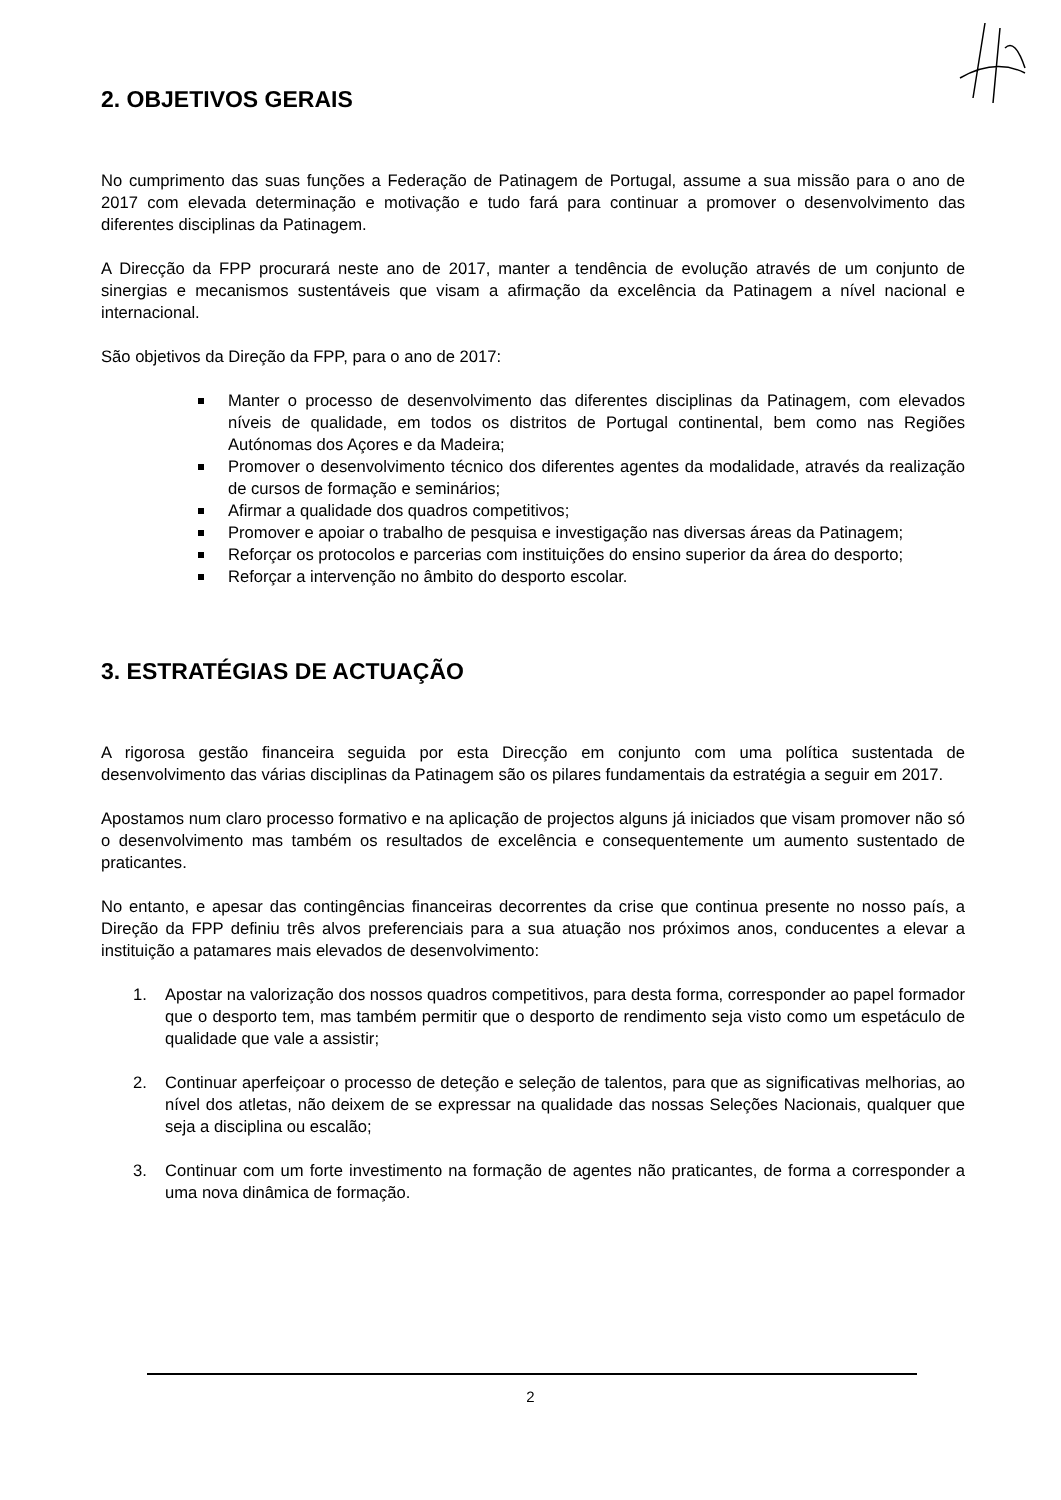2. OBJETIVOS GERAIS
No cumprimento das suas funções a Federação de Patinagem de Portugal, assume a sua missão para o ano de 2017 com elevada determinação e motivação e tudo fará para continuar a promover o desenvolvimento das diferentes disciplinas da Patinagem.
A Direcção da FPP procurará neste ano de 2017, manter a tendência de evolução através de um conjunto de sinergias e mecanismos sustentáveis que visam a afirmação da excelência da Patinagem a nível nacional e internacional.
São objetivos da Direção da FPP, para o ano de 2017:
Manter o processo de desenvolvimento das diferentes disciplinas da Patinagem, com elevados níveis de qualidade, em todos os distritos de Portugal continental, bem como nas Regiões Autónomas dos Açores e da Madeira;
Promover o desenvolvimento técnico dos diferentes agentes da modalidade, através da realização de cursos de formação e seminários;
Afirmar a qualidade dos quadros competitivos;
Promover e apoiar o trabalho de pesquisa e investigação nas diversas áreas da Patinagem;
Reforçar os protocolos e parcerias com instituições do ensino superior da área do desporto;
Reforçar a intervenção no âmbito do desporto escolar.
3. ESTRATÉGIAS DE ACTUAÇÃO
A rigorosa gestão financeira seguida por esta Direcção em conjunto com uma política sustentada de desenvolvimento das várias disciplinas da Patinagem são os pilares fundamentais da estratégia a seguir em 2017.
Apostamos num claro processo formativo e na aplicação de projectos alguns já iniciados que visam promover não só o desenvolvimento mas também os resultados de excelência e consequentemente um aumento sustentado de praticantes.
No entanto, e apesar das contingências financeiras decorrentes da crise que continua presente no nosso país, a Direção da FPP definiu três alvos preferenciais para a sua atuação nos próximos anos, conducentes a elevar a instituição a patamares mais elevados de desenvolvimento:
1. Apostar na valorização dos nossos quadros competitivos, para desta forma, corresponder ao papel formador que o desporto tem, mas também permitir que o desporto de rendimento seja visto como um espetáculo de qualidade que vale a assistir;
2. Continuar aperfeiçoar o processo de deteção e seleção de talentos, para que as significativas melhorias, ao nível dos atletas, não deixem de se expressar na qualidade das nossas Seleções Nacionais, qualquer que seja a disciplina ou escalão;
3. Continuar com um forte investimento na formação de agentes não praticantes, de forma a corresponder a uma nova dinâmica de formação.
2